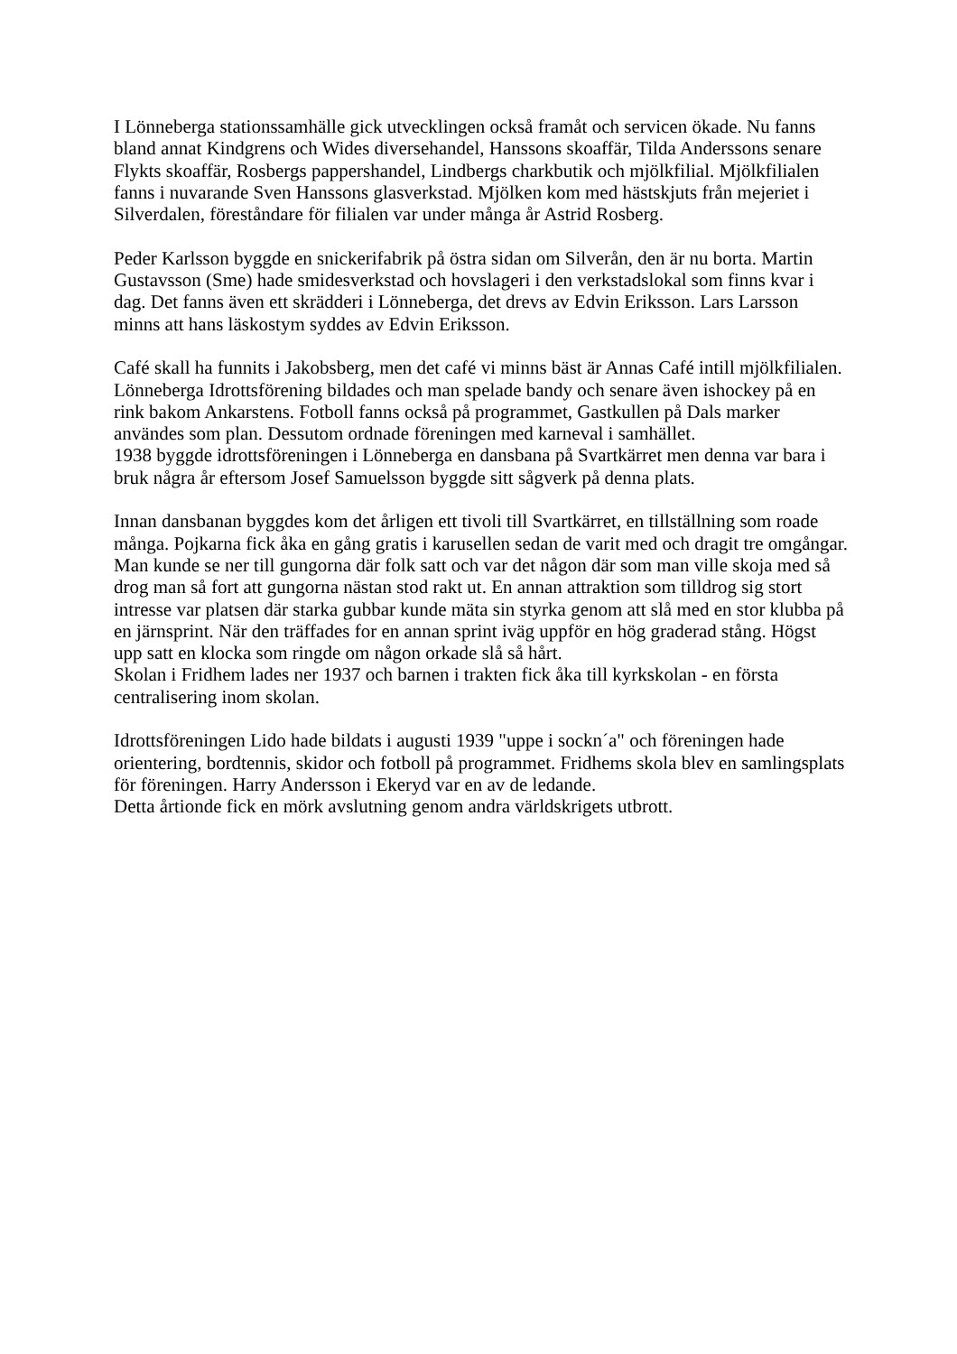I Lönneberga stationssamhälle gick utvecklingen också framåt och servicen ökade. Nu fanns bland annat Kindgrens och Wides diversehandel, Hanssons skoaffär, Tilda Anderssons senare Flykts skoaffär, Rosbergs pappershandel, Lindbergs charkbutik och mjölkfilial. Mjölkfilialen fanns i nuvarande Sven Hanssons glasverkstad. Mjölken kom med hästskjuts från mejeriet i Silverdalen, föreståndare för filialen var under många år Astrid Rosberg.
Peder Karlsson byggde en snickerifabrik på östra sidan om Silverån, den är nu borta. Martin Gustavsson (Sme) hade smidesverkstad och hovslageri i den verkstadslokal som finns kvar i dag. Det fanns även ett skrädderi i Lönneberga, det drevs av Edvin Eriksson. Lars Larsson minns att hans läskostym syddes av Edvin Eriksson.
Café skall ha funnits i Jakobsberg, men det café vi minns bäst är Annas Café intill mjölkfilialen.
Lönneberga Idrottsförening bildades och man spelade bandy och senare även ishockey på en rink bakom Ankarstens. Fotboll fanns också på programmet, Gastkullen på Dals marker användes som plan. Dessutom ordnade föreningen med karneval i samhället.
1938 byggde idrottsföreningen i Lönneberga en dansbana på Svartkärret men denna var bara i bruk några år eftersom Josef Samuelsson byggde sitt sågverk på denna plats.
Innan dansbanan byggdes kom det årligen ett tivoli till Svartkärret, en tillställning som roade många. Pojkarna fick åka en gång gratis i karusellen sedan de varit med och dragit tre omgångar. Man kunde se ner till gungorna där folk satt och var det någon där som man ville skoja med så drog man så fort att gungorna nästan stod rakt ut. En annan attraktion som tilldrog sig stort intresse var platsen där starka gubbar kunde mäta sin styrka genom att slå med en stor klubba på en järnsprint. När den träffades for en annan sprint iväg uppför en hög graderad stång. Högst upp satt en klocka som ringde om någon orkade slå så hårt.
Skolan i Fridhem lades ner 1937 och barnen i trakten fick åka till kyrkskolan - en första centralisering inom skolan.
Idrottsföreningen Lido hade bildats i augusti 1939 "uppe i sockn´a" och föreningen hade orientering, bordtennis, skidor och fotboll på programmet. Fridhems skola blev en samlingsplats för föreningen. Harry Andersson i Ekeryd var en av de ledande.
Detta årtionde fick en mörk avslutning genom andra världskrigets utbrott.